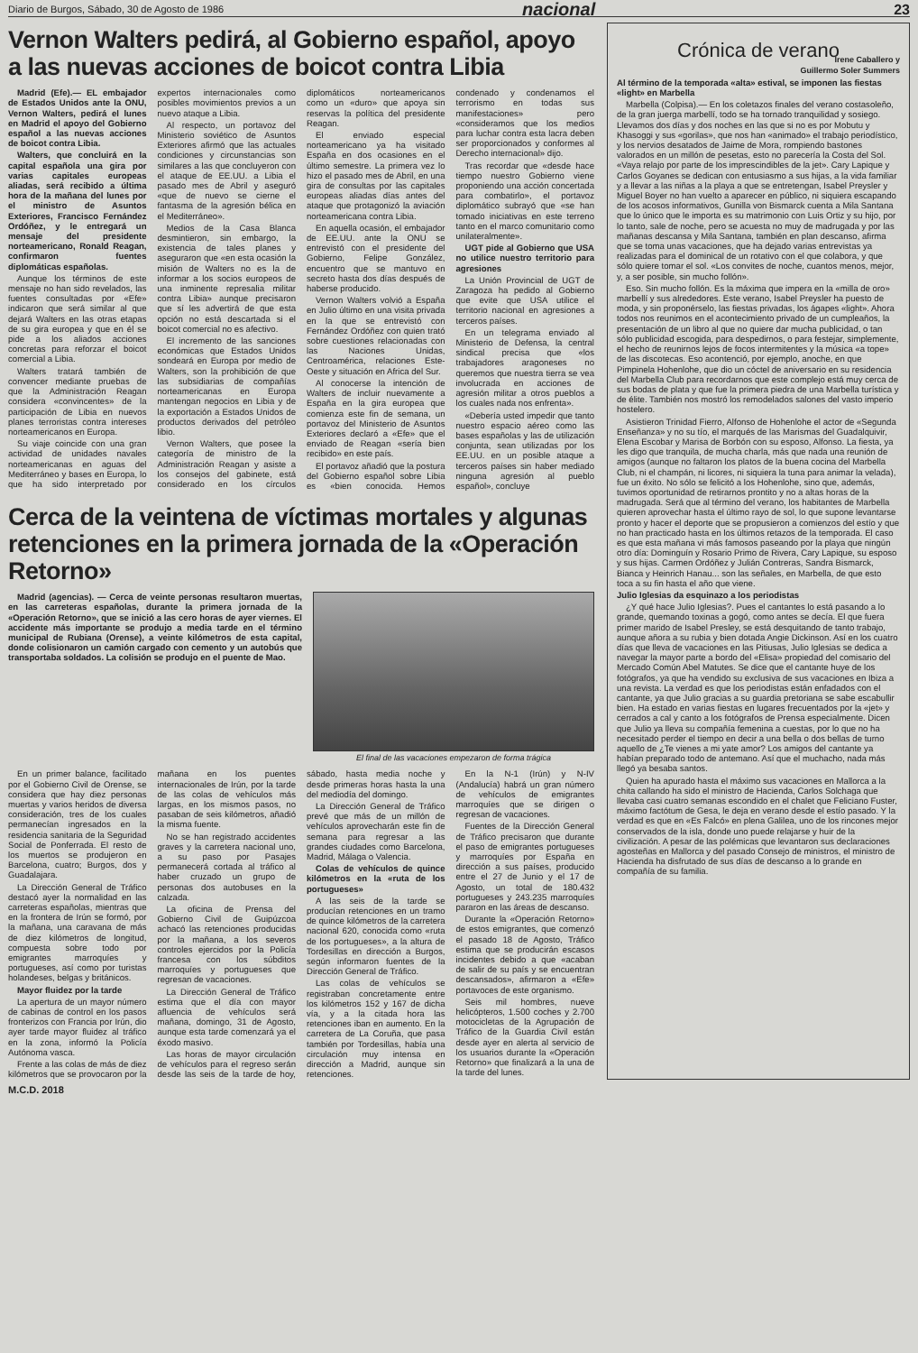Diario de Burgos, Sábado, 30 de Agosto de 1986 nacional 23
Vernon Walters pedirá, al Gobierno español, apoyo a las nuevas acciones de boicot contra Libia
Madrid (Efe).— EL embajador de Estados Unidos ante la ONU, Vernon Walters, pedirá el lunes en Madrid el apoyo del Gobierno español a las nuevas acciones de boicot contra Libia.
Walters, que concluirá en la capital española una gira por varias capitales europeas aliadas, será recibido a última hora de la mañana del lunes por el ministro de Asuntos Exteriores, Francisco Fernández Ordóñez, y le entregará un mensaje del presidente norteamericano, Ronald Reagan, confirmaron fuentes diplomáticas españolas.
Aunque los términos de este mensaje no han sido revelados, las fuentes consultadas por «Efe» indicaron que será similar al que dejará Walters en las otras etapas de su gira europea y que en él se pide a los aliados acciones concretas para reforzar el boicot comercial a Libia.
Walters tratará también de convencer mediante pruebas de que la Administración Reagan considera «convincentes» de la participación de Libia en nuevos planes terroristas contra intereses norteamericanos en Europa.
Su viaje coincide con una gran actividad de unidades navales norteamericanas en aguas del Mediterráneo y bases en Europa, lo que ha sido interpretado por expertos internacionales como posibles movimientos previos a un nuevo ataque a Libia.
Al respecto, un portavoz del Ministerio soviético de Asuntos Exteriores afirmó que las actuales condiciones y circunstancias son similares a las que concluyeron con el ataque de EE.UU. a Libia el pasado mes de Abril y aseguró «que de nuevo se cierne el fantasma de la agresión bélica en el Mediterráneo».
Medios de la Casa Blanca desmintieron, sin embargo, la existencia de tales planes y aseguraron que «en esta ocasión la misión de Walters no es la de informar a los socios europeos de una inminente represalia militar contra Libia» aunque precisaron que sí les advertirá de que esta opción no está descartada si el boicot comercial no es afectivo.
El incremento de las sanciones económicas que Estados Unidos sondeará en Europa por medio de Walters, son la prohibición de que las subsidiarias de compañías norteamericanas en Europa mantengan negocios en Libia y de la exportación a Estados Unidos de productos derivados del petróleo libio.
Vernon Walters, que posee la categoría de ministro de la Administración Reagan y asiste a los consejos del gabinete, está considerado en los círculos diplomáticos norteamericanos como un «duro» que apoya sin reservas la política del presidente Reagan.
El enviado especial norteamericano ya ha visitado España en dos ocasiones en el último semestre. La primera vez lo hizo el pasado mes de Abril, en una gira de consultas por las capitales europeas aliadas días antes del ataque que protagonizó la aviación norteamericana contra Libia.
En aquella ocasión, el embajador de EE.UU. ante la ONU se entrevistó con el presidente del Gobierno, Felipe González, encuentro que se mantuvo en secreto hasta dos días después de haberse producido.
Vernon Walters volvió a España en Julio último en una visita privada en la que se entrevistó con Fernández Ordóñez con quien trató sobre cuestiones relacionadas con las Naciones Unidas, Centroamérica, relaciones Este-Oeste y situación en Africa del Sur.
Al conocerse la intención de Walters de incluir nuevamente a España en la gira europea que comienza este fin de semana, un portavoz del Ministerio de Asuntos Exteriores declaró a «Efe» que el enviado de Reagan «sería bien recibido» en este país.
El portavoz añadió que la postura del Gobierno español sobre Libia es «bien conocida. Hemos condenado y condenamos el terrorismo en todas sus manifestaciones» pero «consideramos que los medios para luchar contra esta lacra deben ser proporcionados y conformes al Derecho internacional» dijo.
Tras recordar que «desde hace tiempo nuestro Gobierno viene proponiendo una acción concertada para combatirlo», el portavoz diplomático subrayó que «se han tomado iniciativas en este terreno tanto en el marco comunitario como unilateralmente».
UGT pide al Gobierno que USA no utilice nuestro territorio para agresiones
La Unión Provincial de UGT de Zaragoza ha pedido al Gobierno que evite que USA utilice el territorio nacional en agresiones a terceros países.
En un telegrama enviado al Ministerio de Defensa, la central sindical precisa que «los trabajadores aragoneses no queremos que nuestra tierra se vea involucrada en acciones de agresión militar a otros pueblos a los cuales nada nos enfrenta».
«Debería usted impedir que tanto nuestro espacio aéreo como las bases españolas y las de utilización conjunta, sean utilizadas por los EE.UU. en un posible ataque a terceros países sin haber mediado ninguna agresión al pueblo español», concluye
Cerca de la veintena de víctimas mortales y algunas retenciones en la primera jornada de la «Operación Retorno»
Madrid (agencias). — Cerca de veinte personas resultaron muertas, en las carreteras españolas, durante la primera jornada de la «Operación Retorno», que se inició a las cero horas de ayer viernes. El accidente más importante se produjo a media tarde en el término municipal de Rubiana (Orense), a veinte kilómetros de esta capital, donde colisionaron un camión cargado con cemento y un autobús que transportaba soldados. La colisión se produjo en el puente de Mao.
El final de las vacaciones empezaron de forma trágica
En un primer balance, facilitado por el Gobierno Civil de Orense, se considera que hay diez personas muertas y varios heridos de diversa consideración, tres de los cuales permanecían ingresados en la residencia sanitaria de la Seguridad Social de Ponferrada. El resto de los muertos se produjeron en Barcelona, cuatro; Burgos, dos y Guadalajara.
La Dirección General de Tráfico destacó ayer la normalidad en las carreteras españolas, mientras que en la frontera de Irún se formó, por la mañana, una caravana de más de diez kilómetros de longitud, compuesta sobre todo por emigrantes marroquíes y portugueses, así como por turistas holandeses, belgas y británicos.
Mayor fluidez por la tarde
La apertura de un mayor número de cabinas de control en los pasos fronterizos con Francia por Irún, dio ayer tarde mayor fluidez al tráfico en la zona, informó la Policía Autónoma vasca.
Frente a las colas de más de diez kilómetros que se provocaron por la mañana en los puentes internacionales de Irún, por la tarde de las colas de vehículos más largas, en los mismos pasos, no pasaban de seis kilómetros, añadió la misma fuente.
No se han registrado accidentes graves y la carretera nacional uno, a su paso por Pasajes permanecerá cortada al tráfico al haber cruzado un grupo de personas dos autobuses en la calzada.
La oficina de Prensa del Gobierno Civil de Guipúzcoa achacó las retenciones producidas por la mañana, a los severos controles ejercidos por la Policía francesa con los súbditos marroquíes y portugueses que regresan de vacaciones.
La Dirección General de Tráfico estima que el día con mayor afluencia de vehículos será mañana, domingo, 31 de Agosto, aunque esta tarde comenzará ya el éxodo masivo.
Las horas de mayor circulación de vehículos para el regreso serán desde las seis de la tarde de hoy, sábado, hasta media noche y desde primeras horas hasta la una del mediodía del domingo.
La Dirección General de Tráfico prevé que más de un millón de vehículos aprovecharán este fin de semana para regresar a las grandes ciudades como Barcelona, Madrid, Málaga o Valencia.
Colas de vehículos de quince kilómetros en la «ruta de los portugueses»
A las seis de la tarde se producían retenciones en un tramo de quince kilómetros de la carretera nacional 620, conocida como «ruta de los portugueses», a la altura de Tordesillas en dirección a Burgos, según informaron fuentes de la Dirección General de Tráfico.
Las colas de vehículos se registraban concretamente entre los kilómetros 152 y 167 de dicha vía, y a la citada hora las retenciones iban en aumento. En la carretera de La Coruña, que pasa también por Tordesillas, había una circulación muy intensa en dirección a Madrid, aunque sin retenciones.
En la N-1 (Irún) y N-IV (Andalucía) habrá un gran número de vehículos de emigrantes marroquíes que se dirigen o regresan de vacaciones.
Fuentes de la Dirección General de Tráfico precisaron que durante el paso de emigrantes portugueses y marroquíes por España en dirección a sus países, producido entre el 27 de Junio y el 17 de Agosto, un total de 180.432 portugueses y 243.235 marroquíes pararon en las áreas de descanso.
Durante la «Operación Retorno» de estos emigrantes, que comenzó el pasado 18 de Agosto, Tráfico estima que se producirán escasos incidentes debido a que «acaban de salir de su país y se encuentran descansados», afirmaron a «Efe» portavoces de este organismo.
Seis mil hombres, nueve helicópteros, 1.500 coches y 2.700 motocicletas de la Agrupación de Tráfico de la Guardia Civil están desde ayer en alerta al servicio de los usuarios durante la «Operación Retorno» que finalizará a la una de la tarde del lunes.
Crónica de verano
Irene Caballero y
Guillermo Soler Summers
Al término de la temporada «alta» estival, se imponen las fiestas «light» en Marbella
Marbella (Colpisa).— En los coletazos finales del verano costasoleño, de la gran juerga marbellí, todo se ha tornado tranquilidad y sosiego. Llevamos dos días y dos noches en las que si no es por Mobutu y Khasoggi y sus «gorilas», que nos han «animado» el trabajo periodístico, y los nervios desatados de Jaime de Mora, rompiendo bastones valorados en un millón de pesetas, esto no parecería la Costa del Sol. «Vaya relajo por parte de los imprescindibles de la jet». Cary Lapique y Carlos Goyanes se dedican con entusiasmo a sus hijas, a la vida familiar y a llevar a las niñas a la playa a que se entretengan, Isabel Preysler y Miguel Boyer no han vuelto a aparecer en público, ni siquiera escapando de los acosos informativos, Gunilla von Bismarck cuenta a Mila Santana que lo único que le importa es su matrimonio con Luis Ortiz y su hijo, por lo tanto, sale de noche, pero se acuesta no muy de madrugada y por las mañanas descansa y Mila Santana, también en plan descanso, afirma que se toma unas vacaciones, que ha dejado varias entrevistas ya realizadas para el dominical de un rotativo con el que colabora, y que sólo quiere tomar el sol. «Los convites de noche, cuantos menos, mejor, y, a ser posible, sin mucho follón».
Eso. Sin mucho follón. Es la máxima que impera en la «milla de oro» marbellí y sus alrededores. Este verano, Isabel Preysler ha puesto de moda, y sin proponérselo, las fiestas privadas, los ágapes «light». Ahora todos nos reunimos en el acontecimiento privado de un cumpleaños, la presentación de un libro al que no quiere dar mucha publicidad, o tan sólo publicidad escogida, para despedirnos, o para festejar, simplemente, el hecho de reunirnos lejos de focos intermitentes y la música «a tope» de las discotecas. Eso acontenció, por ejemplo, anoche, en que Pimpinela Hohenlohe, que dio un cóctel de aniversario en su residencia del Marbella Club para recordarnos que este complejo está muy cerca de sus bodas de plata y que fue la primera piedra de una Marbella turística y de élite. También nos mostró los remodelados salones del vasto imperio hostelero.
Asistieron Trinidad Fierro, Alfonso de Hohenlohe el actor de «Segunda Enseñanza» y no su tío, el marqués de las Marismas del Guadalquivir, Elena Escobar y Marisa de Borbón con su esposo, Alfonso. La fiesta, ya les digo que tranquila, de mucha charla, más que nada una reunión de amigos (aunque no faltaron los platos de la buena cocina del Marbella Club, ni el champán, ni licores, ni siquiera la tuna para animar la velada), fue un éxito. No sólo se felicitó a los Hohenlohe, sino que, además, tuvimos oportunidad de retirarnos prontito y no a altas horas de la madrugada. Será que al término del verano, los habitantes de Marbella quieren aprovechar hasta el último rayo de sol, lo que supone levantarse pronto y hacer el deporte que se propusieron a comienzos del estío y que no han practicado hasta en los últimos retazos de la temporada. El caso es que esta mañana vi más famosos paseando por la playa que ningún otro día: Dominguín y Rosario Primo de Rivera, Cary Lapique, su esposo y sus hijas. Carmen Ordóñez y Julián Contreras, Sandra Bismarck, Bianca y Heinrich Hanau... son las señales, en Marbella, de que esto toca a su fin hasta el año que viene.
Julio Iglesias da esquinazo a los periodistas
¿Y qué hace Julio Iglesias?. Pues el cantantes lo está pasando a lo grande, quemando toxinas a gogó, como antes se decía. El que fuera primer marido de Isabel Presley, se está desquitando de tanto trabajo, aunque añora a su rubia y bien dotada Angie Dickinson. Así en los cuatro días que lleva de vacaciones en las Pitiusas, Julio Iglesias se dedica a navegar la mayor parte a bordo del «Elisa» propiedad del comisario del Mercado Común Abel Matutes. Se dice que el cantante huye de los fotógrafos, ya que ha vendido su exclusiva de sus vacaciones en Ibiza a una revista. La verdad es que los periodistas están enfadados con el cantante, ya que Julio gracias a su guardia pretoriana se sabe escabullir bien. Ha estado en varias fiestas en lugares frecuentados por la «jet» y cerrados a cal y canto a los fotógrafos de Prensa especialmente. Dicen que Julio ya lleva su compañía femenina a cuestas, por lo que no ha necesitado perder el tiempo en decir a una bella o dos bellas de turno aquello de ¿Te vienes a mi yate amor? Los amigos del cantante ya habían preparado todo de antemano. Así que el muchacho, nada más llegó ya besaba santos.
Quien ha apurado hasta el máximo sus vacaciones en Mallorca a la chita callando ha sido el ministro de Hacienda, Carlos Solchaga que llevaba casi cuatro semanas escondido en el chalet que Feliciano Fuster, máximo factótum de Gesa, le deja en verano desde el estío pasado. Y la verdad es que en «Es Falcó» en plena Galilea, uno de los rincones mejor conservados de la isla, donde uno puede relajarse y huir de la civilización. A pesar de las polémicas que levantaron sus declaraciones agosteñas en Mallorca y del pasado Consejo de ministros, el ministro de Hacienda ha disfrutado de sus días de descanso a lo grande en compañía de su familia.
M.C.D. 2018